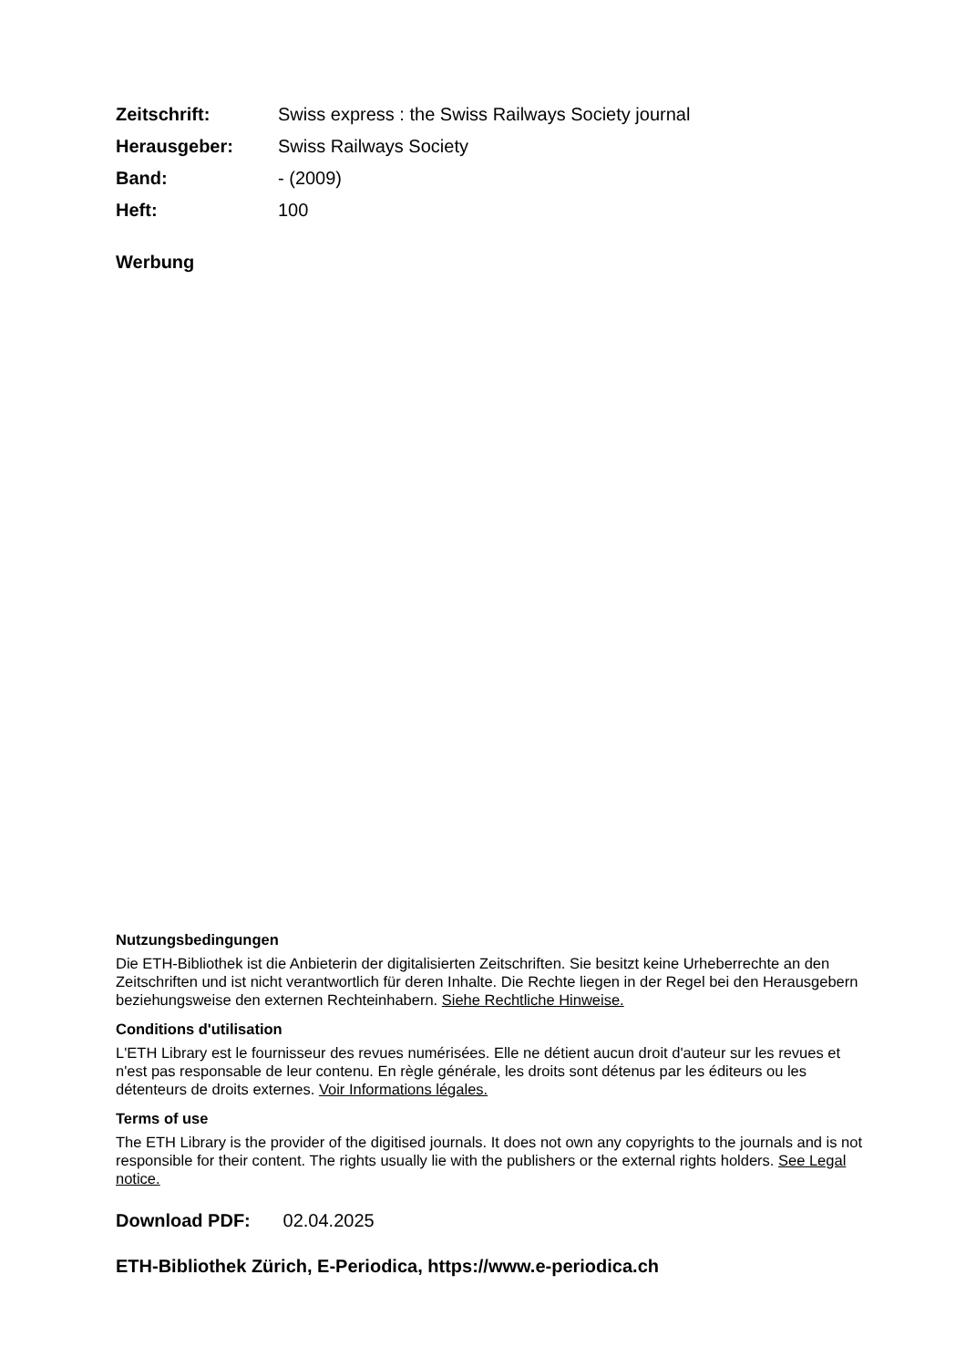Zeitschrift: Swiss express : the Swiss Railways Society journal
Herausgeber: Swiss Railways Society
Band: - (2009)
Heft: 100
Werbung
Nutzungsbedingungen
Die ETH-Bibliothek ist die Anbieterin der digitalisierten Zeitschriften. Sie besitzt keine Urheberrechte an den Zeitschriften und ist nicht verantwortlich für deren Inhalte. Die Rechte liegen in der Regel bei den Herausgebern beziehungsweise den externen Rechteinhabern. Siehe Rechtliche Hinweise.
Conditions d'utilisation
L'ETH Library est le fournisseur des revues numérisées. Elle ne détient aucun droit d'auteur sur les revues et n'est pas responsable de leur contenu. En règle générale, les droits sont détenus par les éditeurs ou les détenteurs de droits externes. Voir Informations légales.
Terms of use
The ETH Library is the provider of the digitised journals. It does not own any copyrights to the journals and is not responsible for their content. The rights usually lie with the publishers or the external rights holders. See Legal notice.
Download PDF: 02.04.2025
ETH-Bibliothek Zürich, E-Periodica, https://www.e-periodica.ch